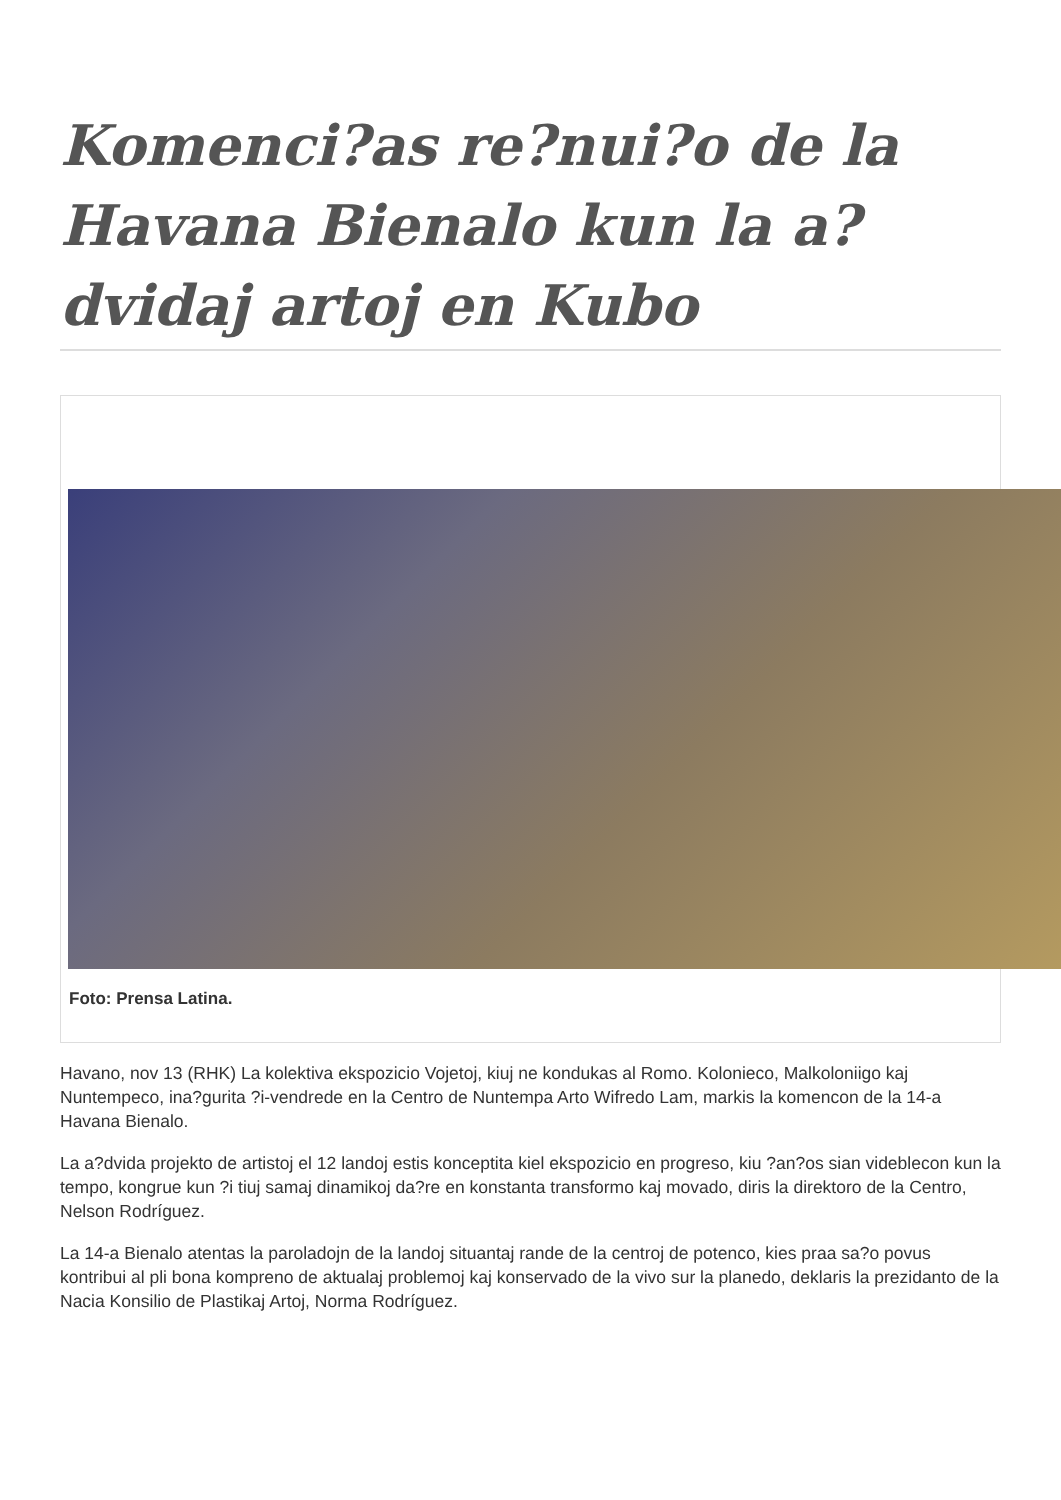Komenci?as re?nui?o de la Havana Bienalo kun la a?dvidaj artoj en Kubo
Foto: Prensa Latina.
Havano, nov 13 (RHK) La kolektiva ekspozicio Vojetoj, kiuj ne kondukas al Romo. Kolonieco, Malkoloniigo kaj Nuntempeco, ina?gurita ?i-vendrede en la Centro de Nuntempa Arto Wifredo Lam, markis la komencon de la 14-a Havana Bienalo.
La a?dvida projekto de artistoj el 12 landoj estis konceptita kiel ekspozicio en progreso, kiu ?an?os sian videblecon kun la tempo, kongrue kun ?i tiuj samaj dinamikoj da?re en konstanta transformo kaj movado, diris la direktoro de la Centro, Nelson Rodríguez.
La 14-a Bienalo atentas la paroladojn de la landoj situantaj rande de la centroj de potenco, kies praa sa?o povus kontribui al pli bona kompreno de aktualaj problemoj kaj konservado de la vivo sur la planedo, deklaris la prezidanto de la Nacia Konsilio de Plastikaj Artoj, Norma Rodríguez.